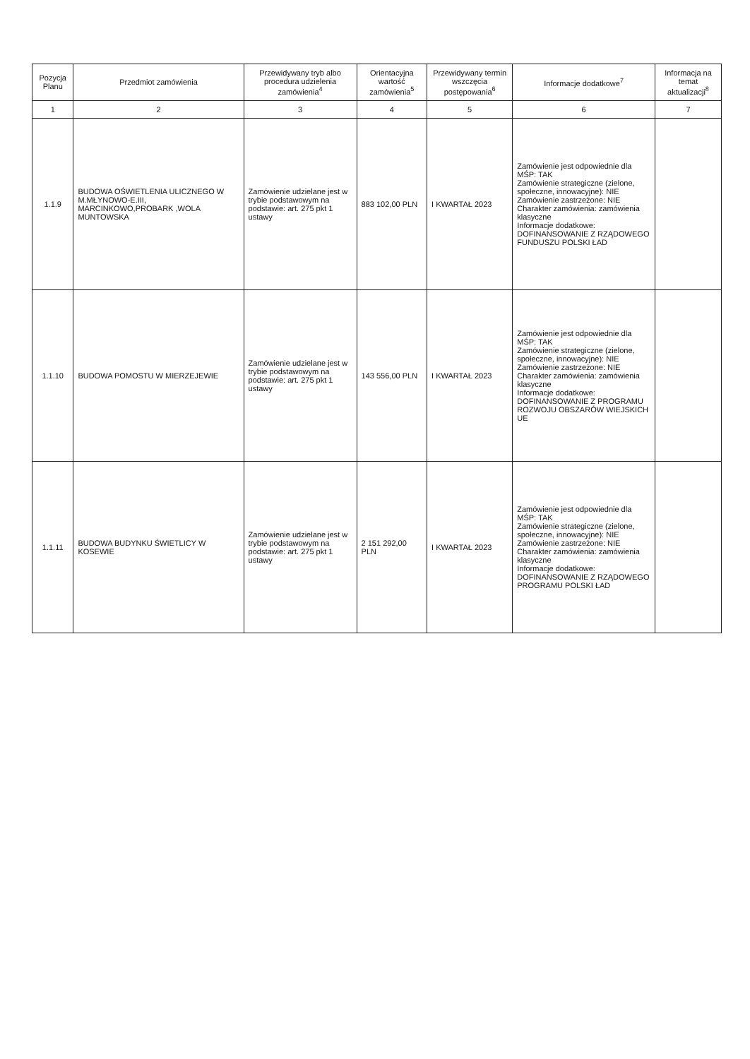| Pozycja Planu | Przedmiot zamówienia | Przewidywany tryb albo procedura udzielenia zamówienia<sup>4</sup> | Orientacyjna wartość zamówienia<sup>5</sup> | Przewidywany termin wszczęcia postępowania<sup>6</sup> | Informacje dodatkowe<sup>7</sup> | Informacja na temat aktualizacji<sup>8</sup> |
| --- | --- | --- | --- | --- | --- | --- |
| 1 | 2 | 3 | 4 | 5 | 6 | 7 |
| 1.1.9 | BUDOWA OŚWIETLENIA ULICZNEGO W M.MŁYNOWO-E.III, MARCINKOWO,PROBARK ,WOLA MUNTOWSKA | Zamówienie udzielane jest w trybie podstawowym na podstawie: art. 275 pkt 1 ustawy | 883 102,00 PLN | I KWARTAŁ 2023 | Zamówienie jest odpowiednie dla MŚP: TAK Zamówienie strategiczne (zielone, społeczne, innowacyjne): NIE Zamówienie zastrzeżone: NIE Charakter zamówienia: zamówienia klasyczne Informacje dodatkowe: DOFINANSOWANIE Z RZĄDOWEGO FUNDUSZU POLSKI ŁAD | |
| 1.1.10 | BUDOWA POMOSTU W MIERZEJEWIE | Zamówienie udzielane jest w trybie podstawowym na podstawie: art. 275 pkt 1 ustawy | 143 556,00 PLN | I KWARTAŁ 2023 | Zamówienie jest odpowiednie dla MŚP: TAK Zamówienie strategiczne (zielone, społeczne, innowacyjne): NIE Zamówienie zastrzeżone: NIE Charakter zamówienia: zamówienia klasyczne Informacje dodatkowe: DOFINANSOWANIE Z PROGRAMU ROZWOJU OBSZARÓW WIEJSKICH UE | |
| 1.1.11 | BUDOWA BUDYNKU ŚWIETLICY W KOSEWIE | Zamówienie udzielane jest w trybie podstawowym na podstawie: art. 275 pkt 1 ustawy | 2 151 292,00 PLN | I KWARTAŁ 2023 | Zamówienie jest odpowiednie dla MŚP: TAK Zamówienie strategiczne (zielone, społeczne, innowacyjne): NIE Zamówienie zastrzeżone: NIE Charakter zamówienia: zamówienia klasyczne Informacje dodatkowe: DOFINANSOWANIE Z RZĄDOWEGO PROGRAMU POLSKI ŁAD | |